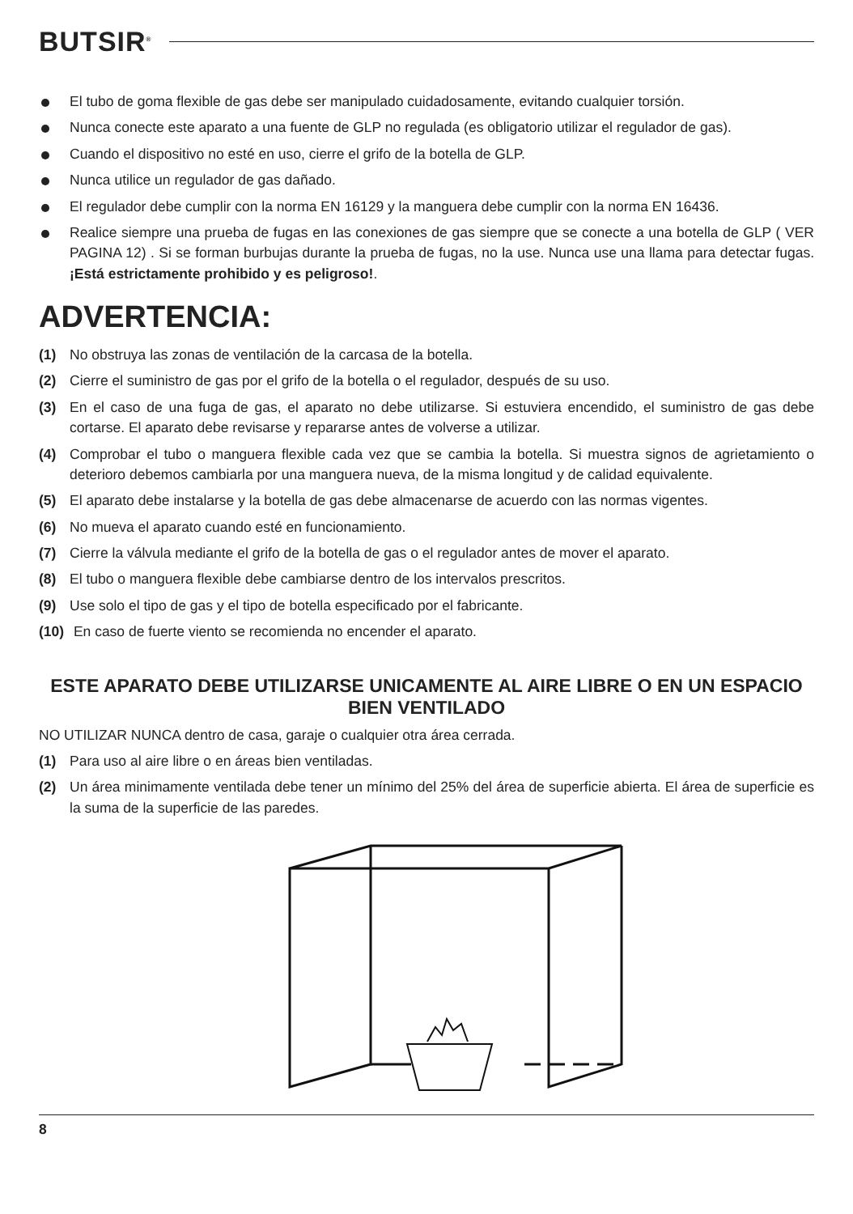BUTSIR<sup>®</sup>
El tubo de goma flexible de gas debe ser manipulado cuidadosamente, evitando cualquier torsión.
Nunca conecte este aparato a una fuente de GLP no regulada (es obligatorio utilizar el regulador de gas).
Cuando el dispositivo no esté en uso, cierre el grifo de la botella de GLP.
Nunca utilice un regulador de gas dañado.
El regulador debe cumplir con la norma EN 16129 y la manguera debe cumplir con la norma EN 16436.
Realice siempre una prueba de fugas en las conexiones de gas siempre que se conecte a una botella de GLP ( VER PAGINA 12) . Si se forman burbujas durante la prueba de fugas, no la use. Nunca use una llama para detectar fugas. ¡Está estrictamente prohibido y es peligroso!.
ADVERTENCIA:
(1) No obstruya las zonas de ventilación de la carcasa de la botella.
(2) Cierre el suministro de gas por el grifo de la botella o el regulador, después de su uso.
(3) En el caso de una fuga de gas, el aparato no debe utilizarse. Si estuviera encendido, el suministro de gas debe cortarse. El aparato debe revisarse y repararse antes de volverse a utilizar.
(4) Comprobar el tubo o manguera flexible cada vez que se cambia la botella. Si muestra signos de agrietamiento o deterioro debemos cambiarla por una manguera nueva, de la misma longitud y de calidad equivalente.
(5) El aparato debe instalarse y la botella de gas debe almacenarse de acuerdo con las normas vigentes.
(6) No mueva el aparato cuando esté en funcionamiento.
(7) Cierre la válvula mediante el grifo de la botella de gas o el regulador antes de mover el aparato.
(8) El tubo o manguera flexible debe cambiarse dentro de los intervalos prescritos.
(9) Use solo el tipo de gas y el tipo de botella especificado por el fabricante.
(10) En caso de fuerte viento se recomienda no encender el aparato.
ESTE APARATO DEBE UTILIZARSE UNICAMENTE AL AIRE LIBRE O EN UN ESPACIO BIEN VENTILADO
NO UTILIZAR NUNCA dentro de casa, garaje o cualquier otra área cerrada.
(1) Para uso al aire libre o en áreas bien ventiladas.
(2) Un área minimamente ventilada debe tener un mínimo del 25% del área de superficie abierta. El área de superficie es la suma de la superficie de las paredes.
8